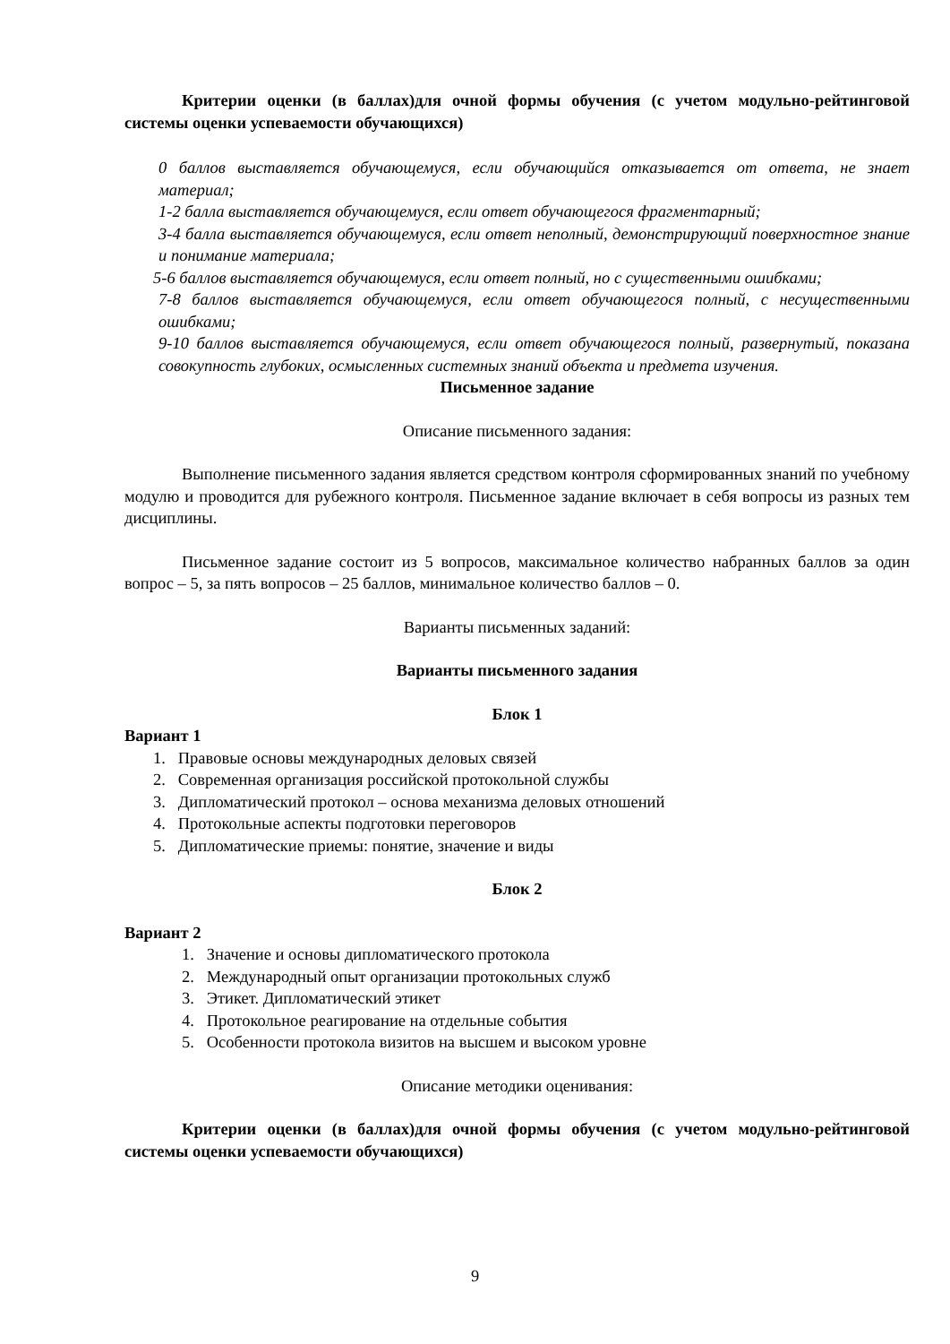Критерии оценки (в баллах)для очной формы обучения (с учетом модульно-рейтинговой системы оценки успеваемости обучающихся)
0 баллов выставляется обучающемуся, если обучающийся отказывается от ответа, не знает материал;
1-2 балла выставляется обучающемуся, если ответ обучающегося фрагментарный;
3-4 балла выставляется обучающемуся, если ответ неполный, демонстрирующий поверхностное знание и понимание материала;
5-6 баллов выставляется обучающемуся, если ответ полный, но с существенными ошибками;
7-8 баллов выставляется обучающемуся, если ответ обучающегося полный, с несущественными ошибками;
9-10 баллов выставляется обучающемуся, если ответ обучающегося полный, развернутый, показана совокупность глубоких, осмысленных системных знаний объекта и предмета изучения.
Письменное задание
Описание письменного задания:
Выполнение письменного задания является средством контроля сформированных знаний по учебному модулю и проводится для рубежного контроля. Письменное задание включает в себя вопросы из разных тем дисциплины.
Письменное задание состоит из 5 вопросов, максимальное количество набранных баллов за один вопрос – 5, за пять вопросов – 25 баллов, минимальное количество баллов – 0.
Варианты письменных заданий:
Варианты письменного задания
Блок 1
Вариант 1
1. Правовые основы международных деловых связей
2. Современная организация российской протокольной службы
3. Дипломатический протокол – основа механизма деловых отношений
4. Протокольные аспекты подготовки переговоров
5. Дипломатические приемы: понятие, значение и виды
Блок 2
Вариант 2
1. Значение и основы дипломатического протокола
2. Международный опыт организации протокольных служб
3. Этикет. Дипломатический этикет
4. Протокольное реагирование на отдельные события
5. Особенности протокола визитов на высшем и высоком уровне
Описание методики оценивания:
Критерии оценки (в баллах)для очной формы обучения (с учетом модульно-рейтинговой системы оценки успеваемости обучающихся)
9